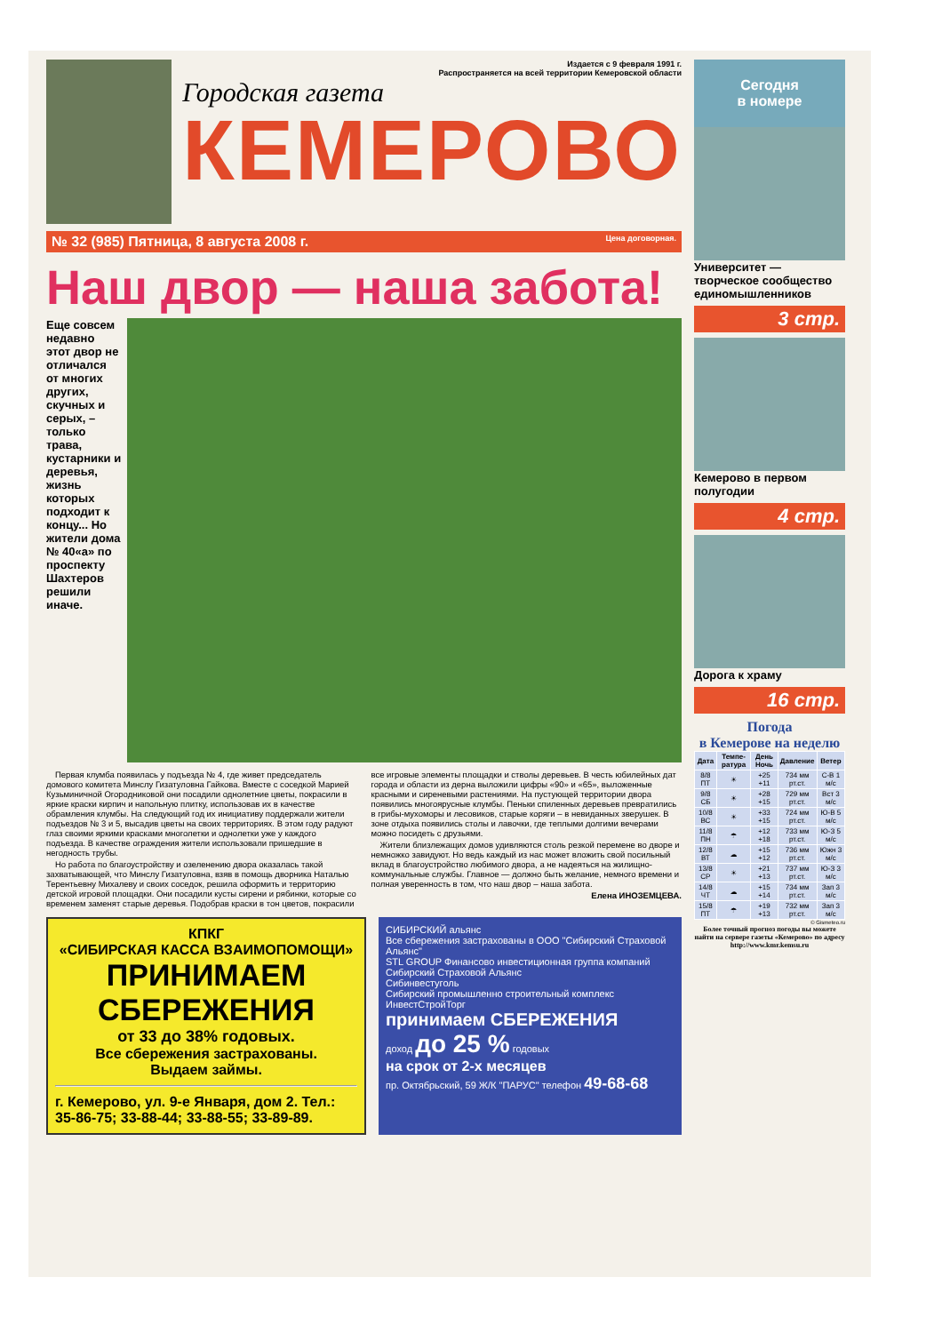Издается с 9 февраля 1991 г.
Распространяется на всей территории Кемеровской области
Городская газета
КЕМЕРОВО
№ 32 (985) Пятница, 8 августа 2008 г. Цена договорная.
Наш двор — наша забота!
Еще совсем недавно этот двор не отличался от многих других, скучных и серых, – только трава, кустарники и деревья, жизнь которых подходит к концу... Но жители дома № 40«а» по проспекту Шахтеров решили иначе.
Первая клумба появилась у подъезда № 4, где живет председатель домового комитета Минслу Гизатуловна Гайкова. Вместе с соседкой Марией Кузьминичной Огородниковой они посадили однолетние цветы, покрасили в яркие краски кирпич и напольную плитку, использовав их в качестве обрамления клумбы. На следующий год их инициативу поддержали жители подъездов № 3 и 5, высадив цветы на своих территориях. В этом году радуют глаз своими яркими красками многолетки и однолетки уже у каждого подъезда. В качестве ограждения жители использовали пришедшие в негодность трубы.
Но работа по благоустройству и озеленению двора оказалась такой захватывающей, что Минслу Гизатуловна, взяв в помощь дворника Наталью Терентьевну Михалеву и своих соседок, решила оформить и территорию детской игровой площадки. Они посадили кусты сирени и рябинки, которые со временем заменят старые деревья. Подобрав краски в тон цветов, покрасили все игровые элементы площадки и стволы деревьев. В честь юбилейных дат города и области из дерна выложили цифры «90» и «65», выложенные красными и сиреневыми растениями. На пустующей территории двора появились многоярусные клумбы. Пеньки спиленных деревьев превратились в грибы-мухоморы и лесовиков, старые коряги – в невиданных зверушек. В зоне отдыха появились столы и лавочки, где теплыми долгими вечерами можно посидеть с друзьями.
Жители близлежащих домов удивляются столь резкой перемене во дворе и немножко завидуют. Но ведь каждый из нас может вложить свой посильный вклад в благоустройство любимого двора, а не надеяться на жилищно-коммунальные службы. Главное — должно быть желание, немного времени и полная уверенность в том, что наш двор – наша забота.
Елена ИНОЗЕМЦЕВА.
КПКГ
«СИБИРСКАЯ КАССА ВЗАИМОПОМОЩИ»
ПРИНИМАЕМ СБЕРЕЖЕНИЯ
от 33 до 38% годовых.
Все сбережения застрахованы.
Выдаем займы.
г. Кемерово, ул. 9-е Января, дом 2. Тел.: 35-86-75; 33-88-44; 33-88-55; 33-89-89.
СИБИРСКИЙ альянс
Все сбережения застрахованы в ООО "Сибирский Страховой Альянс"
STL GROUP Финансово инвестиционная группа компаний
Сибирский Страховой Альянс
Сибинвестуголь
Сибирский промышленно строительный комплекс
ИнвестСтройТорг
принимаем СБЕРЕЖЕНИЯ
доход до 25 % годовых
на срок от 2-х месяцев
пр. Октябрьский, 59 Ж/К "ПАРУС" телефон 49-68-68
Сегодня
в номере
Университет — творческое сообщество единомышленников
3 стр.
Кемерово в первом полугодии
4 стр.
Дорога к храму
16 стр.
Погода
в Кемерове на неделю
| Дата | Темпе-ратура | День Ночь | Давление | Ветер |
| --- | --- | --- | --- | --- |
| 8/8 ПТ | ☀ | +25 +11 | 734 мм рт.ст. | С-В 1 м/с |
| 9/8 СБ | ☀ | +28 +15 | 729 мм рт.ст. | Вст 3 м/с |
| 10/8 ВС | ☀ | +33 +15 | 724 мм рт.ст. | Ю-В 5 м/с |
| 11/8 ПН | ☂ | +12 +18 | 733 мм рт.ст. | Ю-З 5 м/с |
| 12/8 ВТ | ☁ | +15 +12 | 736 мм рт.ст. | Южн 3 м/с |
| 13/8 СР | ☀ | +21 +13 | 737 мм рт.ст. | Ю-З 3 м/с |
| 14/8 ЧТ | ☁ | +15 +14 | 734 мм рт.ст. | Зап 3 м/с |
| 15/8 ПТ | ☂ | +19 +13 | 732 мм рт.ст. | Зап 3 м/с |
© Gismeteo.ru
Более точный прогноз погоды вы можете найти на сервере газеты «Кемерово» по адресу http://www.kmr.kemsu.ru